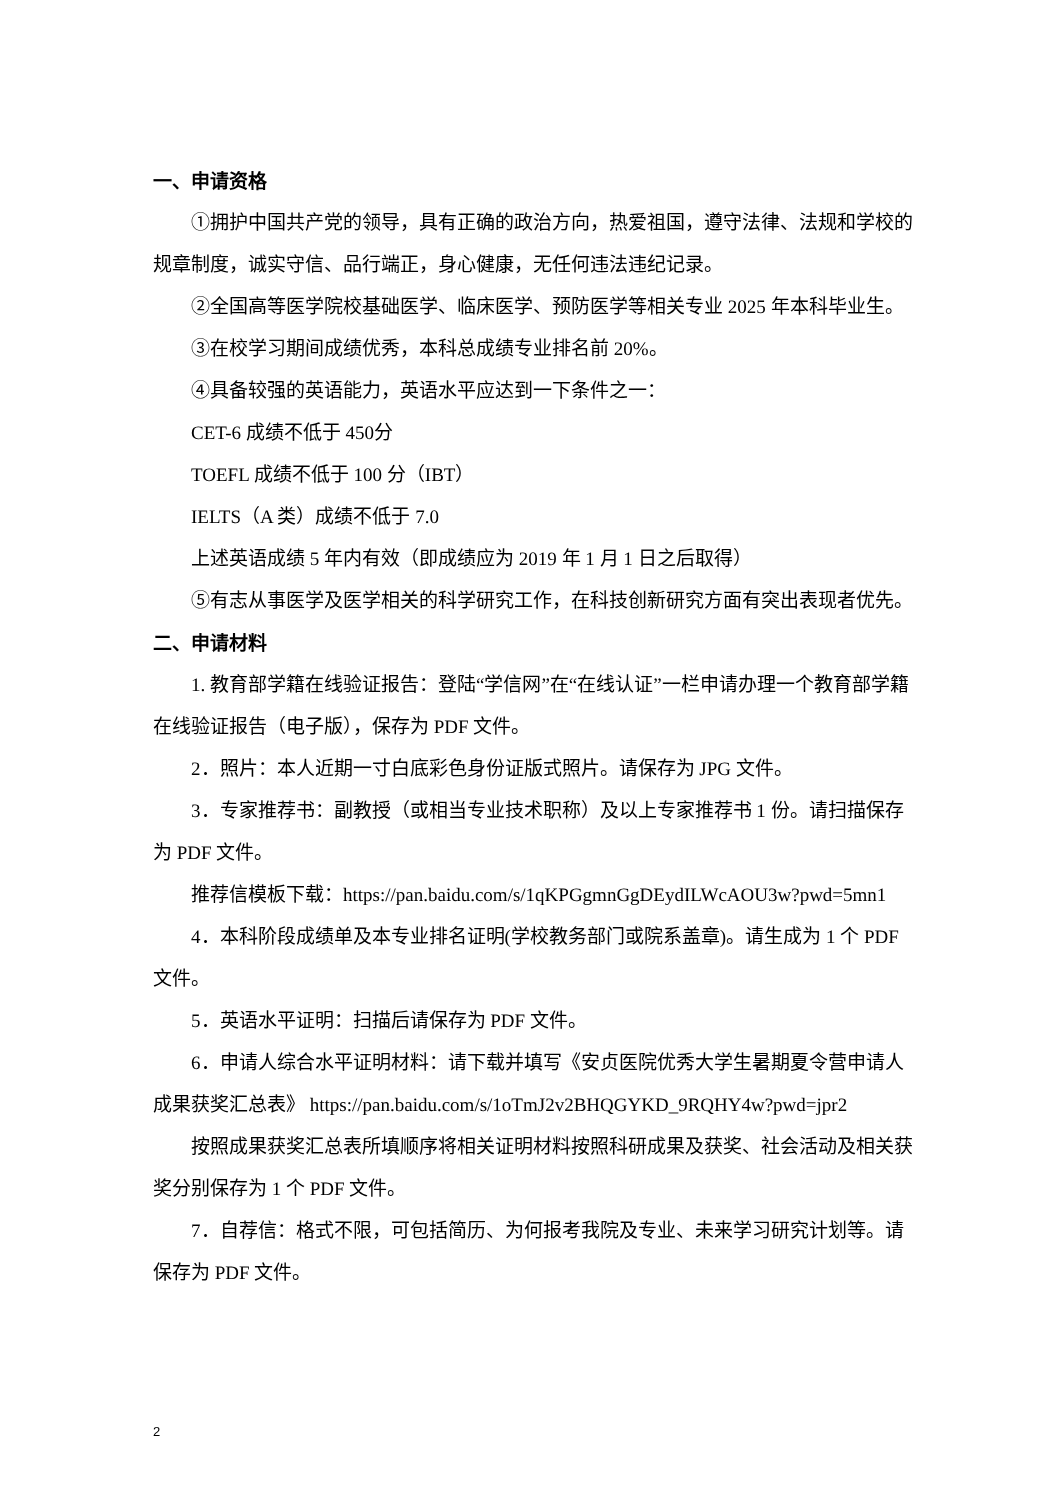一、申请资格
①拥护中国共产党的领导，具有正确的政治方向，热爱祖国，遵守法律、法规和学校的规章制度，诚实守信、品行端正，身心健康，无任何违法违纪记录。
②全国高等医学院校基础医学、临床医学、预防医学等相关专业 2025 年本科毕业生。
③在校学习期间成绩优秀，本科总成绩专业排名前 20%。
④具备较强的英语能力，英语水平应达到一下条件之一：
CET-6 成绩不低于 450分
TOEFL 成绩不低于 100 分（IBT）
IELTS（A 类）成绩不低于 7.0
上述英语成绩 5 年内有效（即成绩应为 2019 年 1 月 1 日之后取得）
⑤有志从事医学及医学相关的科学研究工作，在科技创新研究方面有突出表现者优先。
二、申请材料
1. 教育部学籍在线验证报告：登陆“学信网”在“在线认证”一栏申请办理一个教育部学籍在线验证报告（电子版），保存为 PDF 文件。
2．照片：本人近期一寸白底彩色身份证版式照片。请保存为 JPG 文件。
3．专家推荐书：副教授（或相当专业技术职称）及以上专家推荐书 1 份。请扫描保存为 PDF 文件。
推荐信模板下载：https://pan.baidu.com/s/1qKPGgmnGgDEydILWcAOU3w?pwd=5mn1
4．本科阶段成绩单及本专业排名证明(学校教务部门或院系盖章)。请生成为 1 个 PDF 文件。
5．英语水平证明：扫描后请保存为 PDF 文件。
6．申请人综合水平证明材料：请下载并填写《安贞医院优秀大学生暑期夏令营申请人成果获奖汇总表》 https://pan.baidu.com/s/1oTmJ2v2BHQGYKD_9RQHY4w?pwd=jpr2
按照成果获奖汇总表所填顺序将相关证明材料按照科研成果及获奖、社会活动及相关获奖分别保存为 1 个 PDF 文件。
7．自荐信：格式不限，可包括简历、为何报考我院及专业、未来学习研究计划等。请保存为 PDF 文件。
2